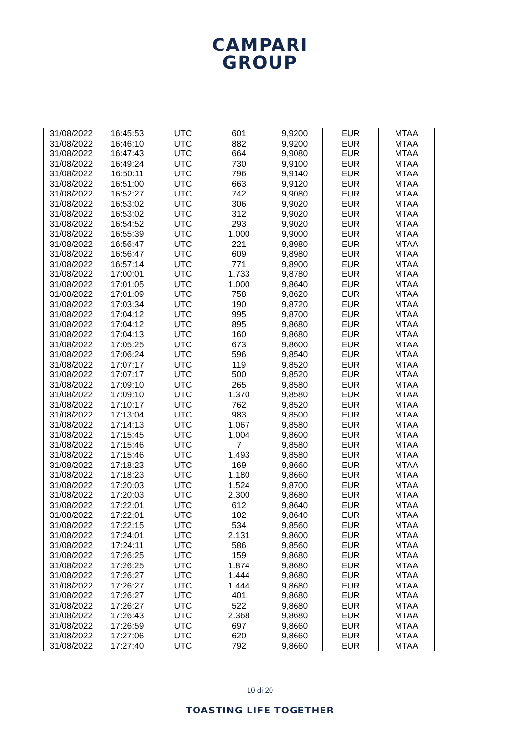CAMPARI
GROUP
| 31/08/2022 | 16:45:53 | UTC | 601 | 9,9200 | EUR | MTAA |
| 31/08/2022 | 16:46:10 | UTC | 882 | 9,9200 | EUR | MTAA |
| 31/08/2022 | 16:47:43 | UTC | 664 | 9,9080 | EUR | MTAA |
| 31/08/2022 | 16:49:24 | UTC | 730 | 9,9100 | EUR | MTAA |
| 31/08/2022 | 16:50:11 | UTC | 796 | 9,9140 | EUR | MTAA |
| 31/08/2022 | 16:51:00 | UTC | 663 | 9,9120 | EUR | MTAA |
| 31/08/2022 | 16:52:27 | UTC | 742 | 9,9080 | EUR | MTAA |
| 31/08/2022 | 16:53:02 | UTC | 306 | 9,9020 | EUR | MTAA |
| 31/08/2022 | 16:53:02 | UTC | 312 | 9,9020 | EUR | MTAA |
| 31/08/2022 | 16:54:52 | UTC | 293 | 9,9020 | EUR | MTAA |
| 31/08/2022 | 16:55:39 | UTC | 1.000 | 9,9000 | EUR | MTAA |
| 31/08/2022 | 16:56:47 | UTC | 221 | 9,8980 | EUR | MTAA |
| 31/08/2022 | 16:56:47 | UTC | 609 | 9,8980 | EUR | MTAA |
| 31/08/2022 | 16:57:14 | UTC | 771 | 9,8900 | EUR | MTAA |
| 31/08/2022 | 17:00:01 | UTC | 1.733 | 9,8780 | EUR | MTAA |
| 31/08/2022 | 17:01:05 | UTC | 1.000 | 9,8640 | EUR | MTAA |
| 31/08/2022 | 17:01:09 | UTC | 758 | 9,8620 | EUR | MTAA |
| 31/08/2022 | 17:03:34 | UTC | 190 | 9,8720 | EUR | MTAA |
| 31/08/2022 | 17:04:12 | UTC | 995 | 9,8700 | EUR | MTAA |
| 31/08/2022 | 17:04:12 | UTC | 895 | 9,8680 | EUR | MTAA |
| 31/08/2022 | 17:04:13 | UTC | 160 | 9,8680 | EUR | MTAA |
| 31/08/2022 | 17:05:25 | UTC | 673 | 9,8600 | EUR | MTAA |
| 31/08/2022 | 17:06:24 | UTC | 596 | 9,8540 | EUR | MTAA |
| 31/08/2022 | 17:07:17 | UTC | 119 | 9,8520 | EUR | MTAA |
| 31/08/2022 | 17:07:17 | UTC | 500 | 9,8520 | EUR | MTAA |
| 31/08/2022 | 17:09:10 | UTC | 265 | 9,8580 | EUR | MTAA |
| 31/08/2022 | 17:09:10 | UTC | 1.370 | 9,8580 | EUR | MTAA |
| 31/08/2022 | 17:10:17 | UTC | 762 | 9,8520 | EUR | MTAA |
| 31/08/2022 | 17:13:04 | UTC | 983 | 9,8500 | EUR | MTAA |
| 31/08/2022 | 17:14:13 | UTC | 1.067 | 9,8580 | EUR | MTAA |
| 31/08/2022 | 17:15:45 | UTC | 1.004 | 9,8600 | EUR | MTAA |
| 31/08/2022 | 17:15:46 | UTC | 7 | 9,8580 | EUR | MTAA |
| 31/08/2022 | 17:15:46 | UTC | 1.493 | 9,8580 | EUR | MTAA |
| 31/08/2022 | 17:18:23 | UTC | 169 | 9,8660 | EUR | MTAA |
| 31/08/2022 | 17:18:23 | UTC | 1.180 | 9,8660 | EUR | MTAA |
| 31/08/2022 | 17:20:03 | UTC | 1.524 | 9,8700 | EUR | MTAA |
| 31/08/2022 | 17:20:03 | UTC | 2.300 | 9,8680 | EUR | MTAA |
| 31/08/2022 | 17:22:01 | UTC | 612 | 9,8640 | EUR | MTAA |
| 31/08/2022 | 17:22:01 | UTC | 102 | 9,8640 | EUR | MTAA |
| 31/08/2022 | 17:22:15 | UTC | 534 | 9,8560 | EUR | MTAA |
| 31/08/2022 | 17:24:01 | UTC | 2.131 | 9,8600 | EUR | MTAA |
| 31/08/2022 | 17:24:11 | UTC | 586 | 9,8560 | EUR | MTAA |
| 31/08/2022 | 17:26:25 | UTC | 159 | 9,8680 | EUR | MTAA |
| 31/08/2022 | 17:26:25 | UTC | 1.874 | 9,8680 | EUR | MTAA |
| 31/08/2022 | 17:26:27 | UTC | 1.444 | 9,8680 | EUR | MTAA |
| 31/08/2022 | 17:26:27 | UTC | 1.444 | 9,8680 | EUR | MTAA |
| 31/08/2022 | 17:26:27 | UTC | 401 | 9,8680 | EUR | MTAA |
| 31/08/2022 | 17:26:27 | UTC | 522 | 9,8680 | EUR | MTAA |
| 31/08/2022 | 17:26:43 | UTC | 2.368 | 9,8680 | EUR | MTAA |
| 31/08/2022 | 17:26:59 | UTC | 697 | 9,8660 | EUR | MTAA |
| 31/08/2022 | 17:27:06 | UTC | 620 | 9,8660 | EUR | MTAA |
| 31/08/2022 | 17:27:40 | UTC | 792 | 9,8660 | EUR | MTAA |
10 di 20
TOASTING LIFE TOGETHER